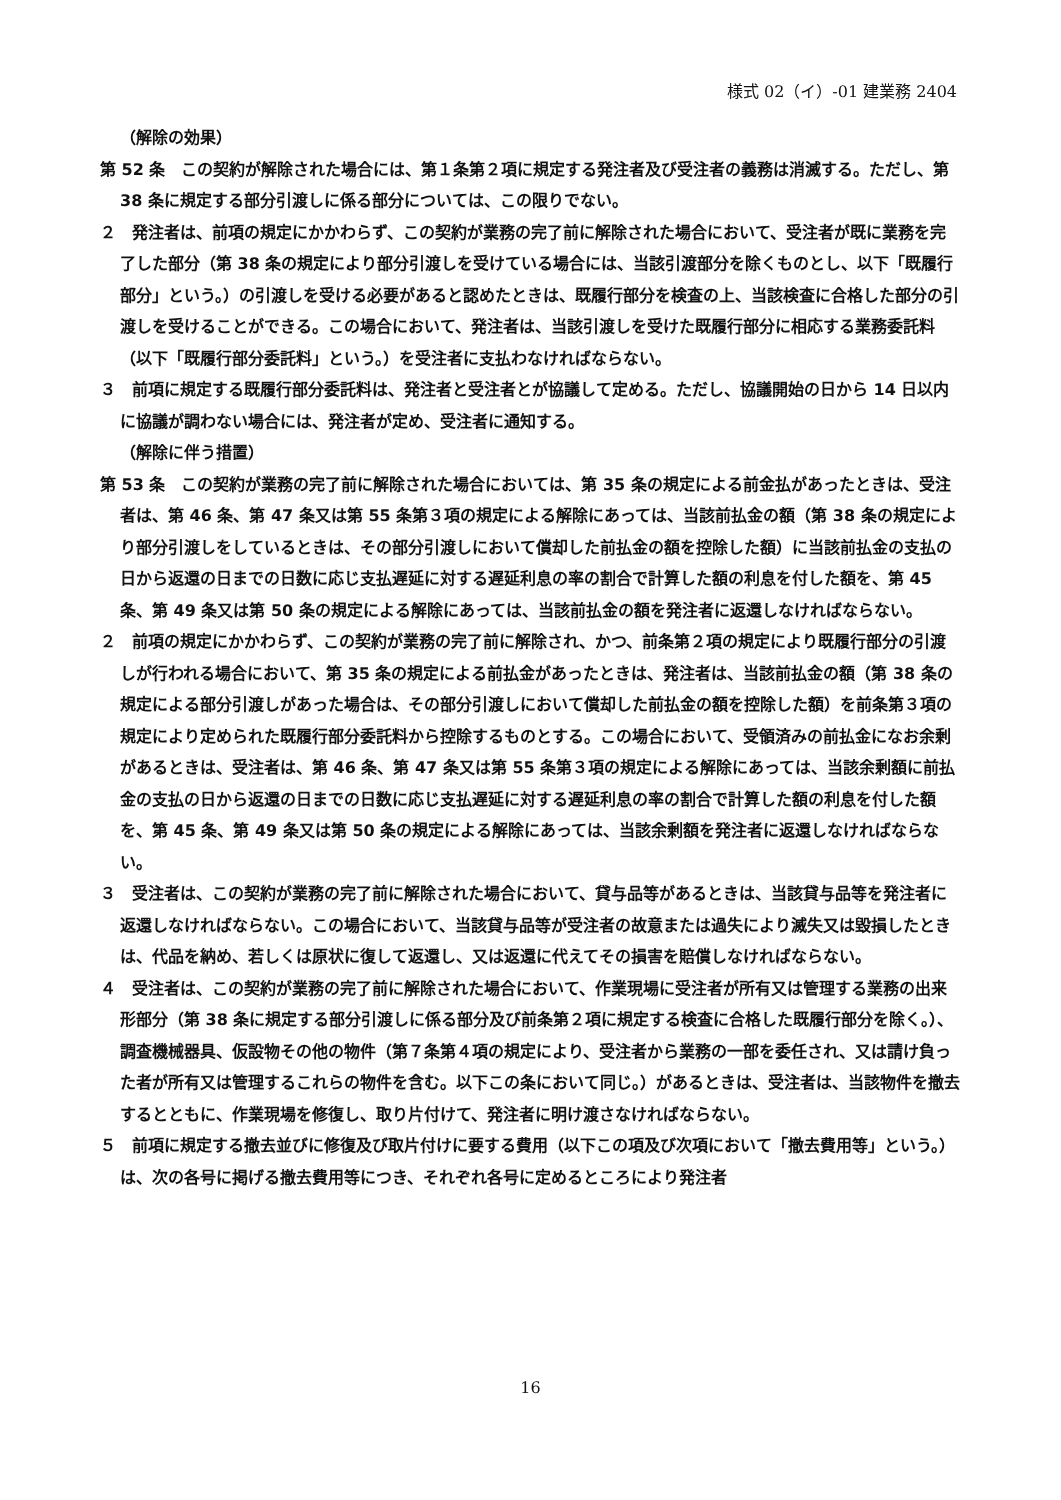様式 02（イ）-01 建業務 2404
（解除の効果）
第 52 条　この契約が解除された場合には、第１条第２項に規定する発注者及び受注者の義務は消滅する。ただし、第 38 条に規定する部分引渡しに係る部分については、この限りでない。
２　発注者は、前項の規定にかかわらず、この契約が業務の完了前に解除された場合において、受注者が既に業務を完了した部分（第 38 条の規定により部分引渡しを受けている場合には、当該引渡部分を除くものとし、以下「既履行部分」という。）の引渡しを受ける必要があると認めたときは、既履行部分を検査の上、当該検査に合格した部分の引渡しを受けることができる。この場合において、発注者は、当該引渡しを受けた既履行部分に相応する業務委託料（以下「既履行部分委託料」という。）を受注者に支払わなければならない。
３　前項に規定する既履行部分委託料は、発注者と受注者とが協議して定める。ただし、協議開始の日から 14 日以内に協議が調わない場合には、発注者が定め、受注者に通知する。
（解除に伴う措置）
第 53 条　この契約が業務の完了前に解除された場合においては、第 35 条の規定による前金払があったときは、受注者は、第 46 条、第 47 条又は第 55 条第３項の規定による解除にあっては、当該前払金の額（第 38 条の規定により部分引渡しをしているときは、その部分引渡しにおいて償却した前払金の額を控除した額）に当該前払金の支払の日から返還の日までの日数に応じ支払遅延に対する遅延利息の率の割合で計算した額の利息を付した額を、第 45 条、第 49 条又は第 50 条の規定による解除にあっては、当該前払金の額を発注者に返還しなければならない。
２　前項の規定にかかわらず、この契約が業務の完了前に解除され、かつ、前条第２項の規定により既履行部分の引渡しが行われる場合において、第 35 条の規定による前払金があったときは、発注者は、当該前払金の額（第 38 条の規定による部分引渡しがあった場合は、その部分引渡しにおいて償却した前払金の額を控除した額）を前条第３項の規定により定められた既履行部分委託料から控除するものとする。この場合において、受領済みの前払金になお余剰があるときは、受注者は、第 46 条、第 47 条又は第 55 条第３項の規定による解除にあっては、当該余剰額に前払金の支払の日から返還の日までの日数に応じ支払遅延に対する遅延利息の率の割合で計算した額の利息を付した額を、第 45 条、第 49 条又は第 50 条の規定による解除にあっては、当該余剰額を発注者に返還しなければならない。
３　受注者は、この契約が業務の完了前に解除された場合において、貸与品等があるときは、当該貸与品等を発注者に返還しなければならない。この場合において、当該貸与品等が受注者の故意または過失により滅失又は毀損したときは、代品を納め、若しくは原状に復して返還し、又は返還に代えてその損害を賠償しなければならない。
４　受注者は、この契約が業務の完了前に解除された場合において、作業現場に受注者が所有又は管理する業務の出来形部分（第 38 条に規定する部分引渡しに係る部分及び前条第２項に規定する検査に合格した既履行部分を除く。）、調査機械器具、仮設物その他の物件（第７条第４項の規定により、受注者から業務の一部を委任され、又は請け負った者が所有又は管理するこれらの物件を含む。以下この条において同じ。）があるときは、受注者は、当該物件を撤去するとともに、作業現場を修復し、取り片付けて、発注者に明け渡さなければならない。
５　前項に規定する撤去並びに修復及び取片付けに要する費用（以下この項及び次項において「撤去費用等」という。）は、次の各号に掲げる撤去費用等につき、それぞれ各号に定めるところにより発注者
16